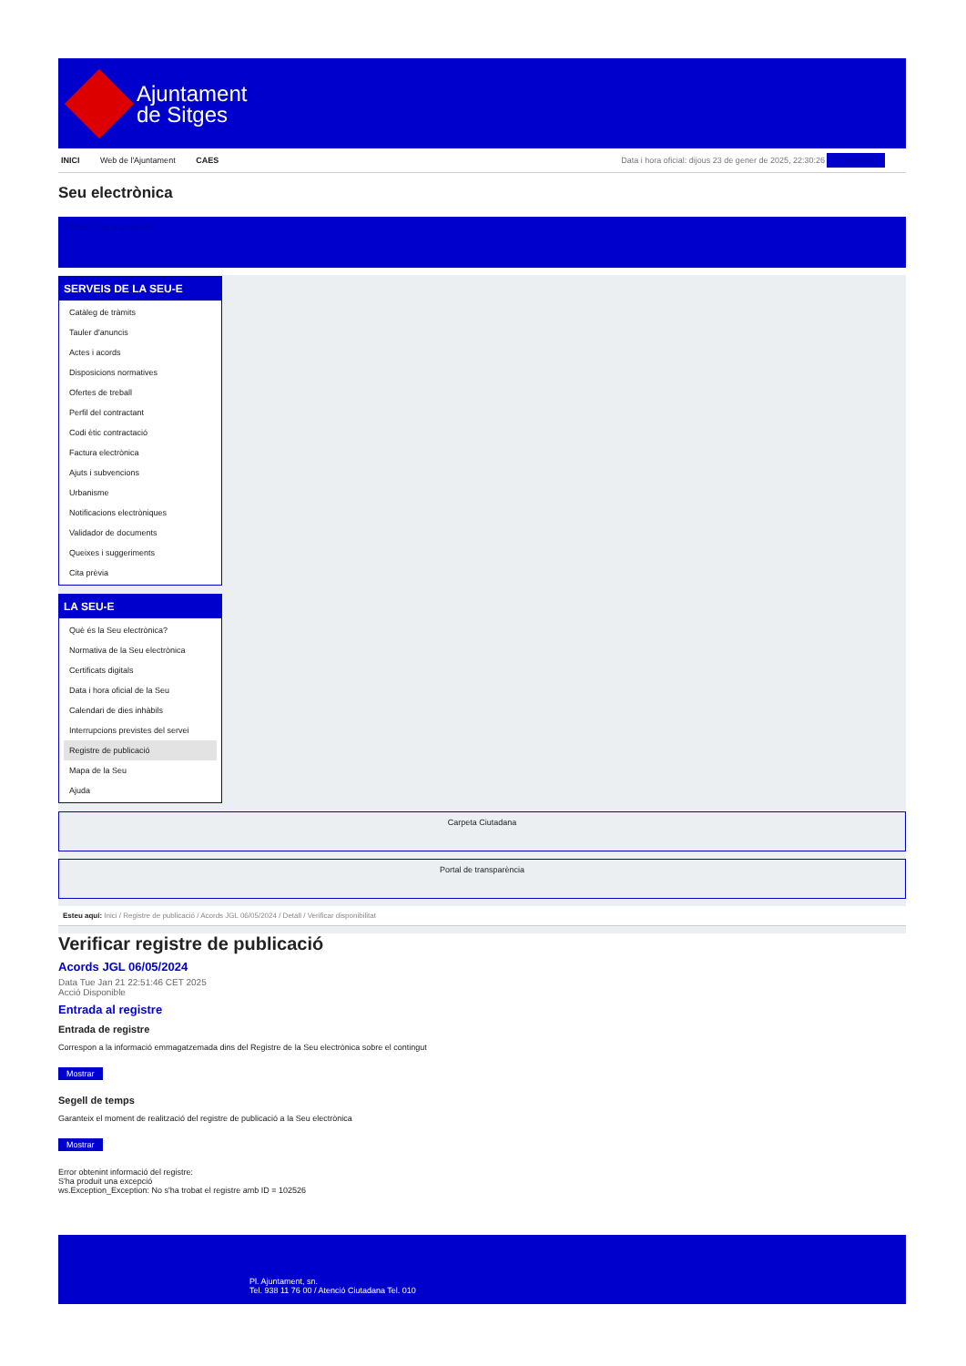Ajuntament
de Sitges
INICI Web de l'Ajuntament CAES Data i hora oficial: dijous 23 de gener de 2025, 22:30:26 Sincronitzar
Seu electrònica
Obtenir còpia autèntica
SERVEIS DE LA SEU-E
Catàleg de tràmits
Tauler d'anuncis
Actes i acords
Disposicions normatives
Ofertes de treball
Perfil del contractant
Codi ètic contractació
Factura electrònica
Ajuts i subvencions
Urbanisme
Notificacions electròniques
Validador de documents
Queixes i suggeriments
Cita prèvia
LA SEU-E
Què és la Seu electrònica?
Normativa de la Seu electrònica
Certificats digitals
Data i hora oficial de la Seu
Calendari de dies inhàbils
Interrupcions previstes del servei
Registre de publicació
Mapa de la Seu
Ajuda
Carpeta Ciutadana
Portal de transparència
Esteu aquí: Inici / Registre de publicació / Acords JGL 06/05/2024 / Detall / Verificar disponibilitat
Verificar registre de publicació
Acords JGL 06/05/2024
Data Tue Jan 21 22:51:46 CET 2025
Acció Disponible
Entrada al registre
Entrada de registre
Correspon a la informació emmagatzemada dins del Registre de la Seu electrònica sobre el contingut
Mostrar
Segell de temps
Garanteix el moment de realització del registre de publicació a la Seu electrònica
Mostrar
Error obtenint informació del registre:
S'ha produit una excepció
ws.Exception_Exception: No s'ha trobat el registre amb ID = 102526
Pl. Ajuntament, sn.
Tel. 938 11 76 00 / Atenció Ciutadana Tel. 010